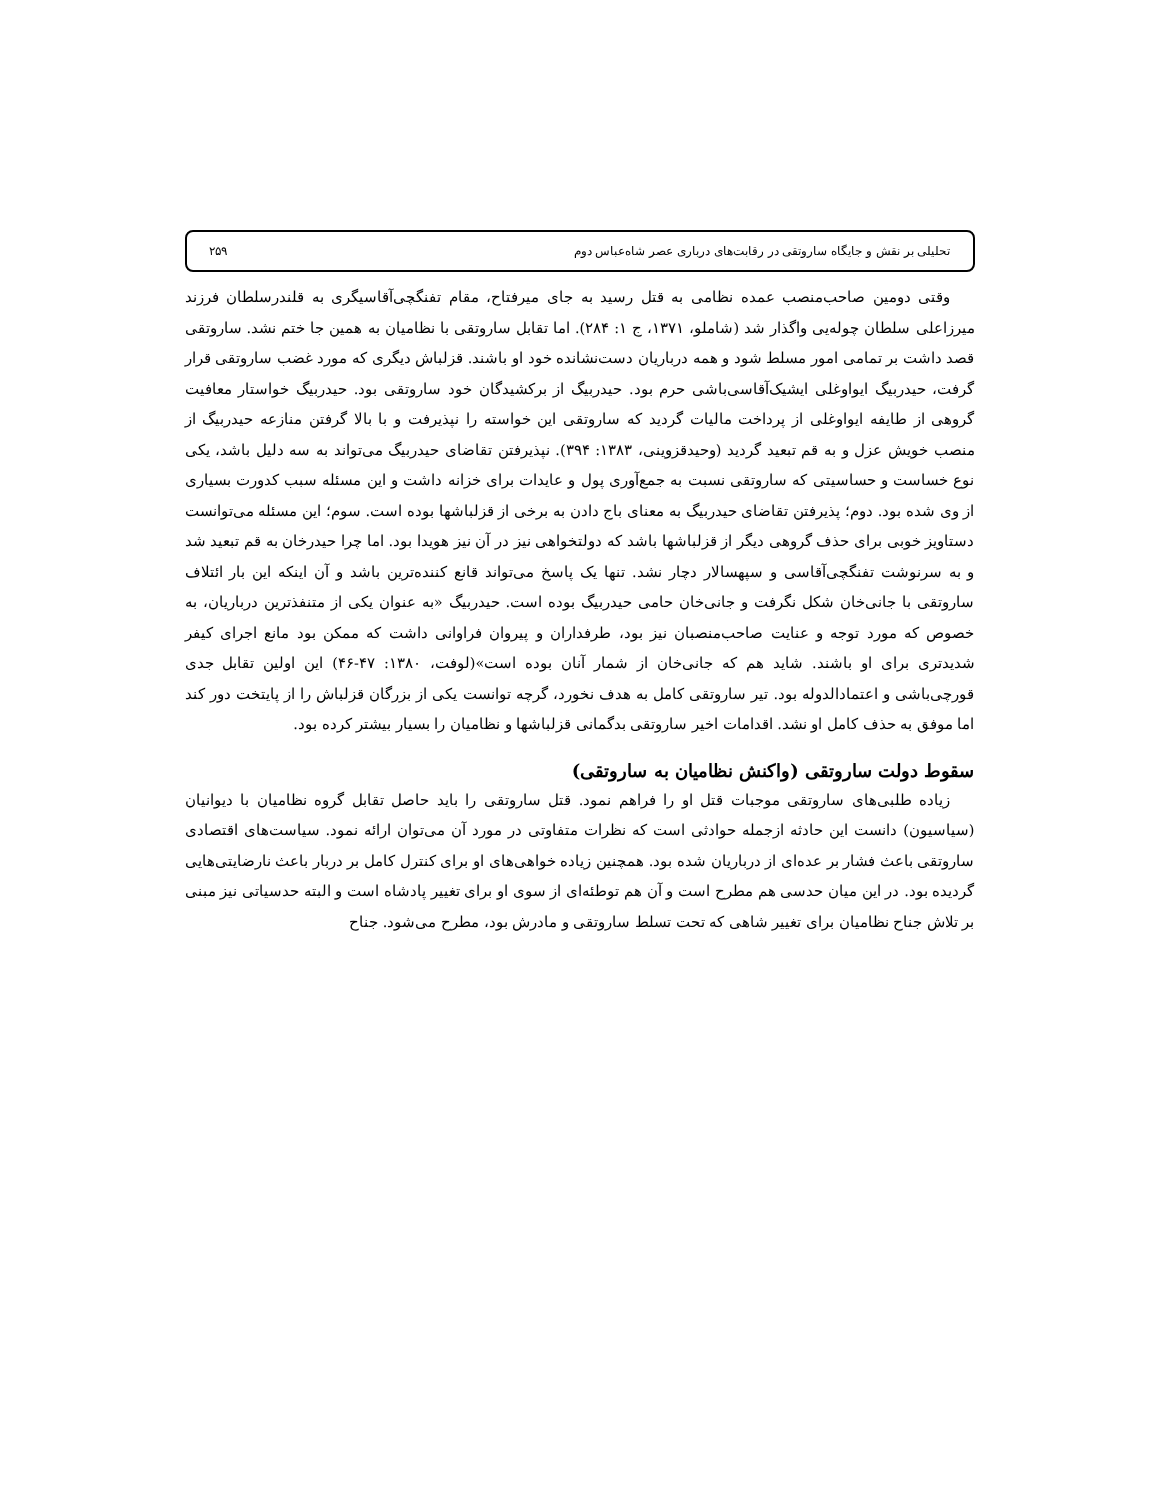تحلیلی بر نقش و جایگاه ساروتقی در رقابت‌های درباری عصر شاه‌عباس دوم ۲۵۹
وقتی دومین صاحب‌منصب عمده نظامی به قتل رسید به جای میرفتاح، مقام تفنگچی‌آقاسیگری به قلندرسلطان فرزند میرزاعلی سلطان چوله‌یی واگذار شد (شاملو، ۱۳۷۱، ج ۱: ۲۸۴). اما تقابل ساروتقی با نظامیان به همین جا ختم نشد. ساروتقی قصد داشت بر تمامی امور مسلط شود و همه درباریان دست‌نشانده خود او باشند. قزلباش دیگری که مورد غضب ساروتقی قرار گرفت، حیدربیگ ایواوغلی ایشیک‌آقاسی‌باشی حرم بود. حیدربیگ از برکشیدگان خود ساروتقی بود. حیدربیگ خواستار معافیت گروهی از طایفه ایواوغلی از پرداخت مالیات گردید که ساروتقی این خواسته را نپذیرفت و با بالا گرفتن منازعه حیدربیگ از منصب خویش عزل و به قم تبعید گردید (وحیدقزوینی، ۱۳۸۳: ۳۹۴). نپذیرفتن تقاضای حیدربیگ می‌تواند به سه دلیل باشد، یکی نوع خساست و حساسیتی که ساروتقی نسبت به جمع‌آوری پول و عایدات برای خزانه داشت و این مسئله سبب کدورت بسیاری از وی شده بود. دوم؛ پذیرفتن تقاضای حیدربیگ به معنای باج دادن به برخی از قزلباشها بوده است. سوم؛ این مسئله می‌توانست دستاویز خوبی برای حذف گروهی دیگر از قزلباشها باشد که دولتخواهی نیز در آن نیز هویدا بود. اما چرا حیدرخان به قم تبعید شد و به سرنوشت تفنگچی‌آقاسی و سپهسالار دچار نشد. تنها یک پاسخ می‌تواند قانع کننده‌ترین باشد و آن اینکه این بار ائتلاف ساروتقی با جانی‌خان شکل نگرفت و جانی‌خان حامی حیدربیگ بوده است. حیدربیگ «به عنوان یکی از متنفذترین درباریان، به خصوص که مورد توجه و عنایت صاحب‌منصبان نیز بود، طرفداران و پیروان فراوانی داشت که ممکن بود مانع اجرای کیفر شدیدتری برای او باشند. شاید هم که جانی‌خان از شمار آنان بوده است»(لوفت، ۱۳۸۰: ۴۷-۴۶) این اولین تقابل جدی قورچی‌باشی و اعتمادالدوله بود. تیر ساروتقی کامل به هدف نخورد، گرچه توانست یکی از بزرگان قزلباش را از پایتخت دور کند اما موفق به حذف کامل او نشد. اقدامات اخیر ساروتقی بدگمانی قزلباشها و نظامیان را بسیار بیشتر کرده بود.
سقوط دولت ساروتقی (واکنش نظامیان به ساروتقی)
زیاده طلبی‌های ساروتقی موجبات قتل او را فراهم نمود. قتل ساروتقی را باید حاصل تقابل گروه نظامیان با دیوانیان (سیاسیون) دانست این حادثه ازجمله حوادثی است که نظرات متفاوتی در مورد آن می‌توان ارائه نمود. سیاست‌های اقتصادی ساروتقی باعث فشار بر عده‌ای از درباریان شده بود. همچنین زیاده خواهی‌های او برای کنترل کامل بر دربار باعث نارضایتی‌هایی گردیده بود. در این میان حدسی هم مطرح است و آن هم توطئه‌ای از سوی او برای تغییر پادشاه است و البته حدسیاتی نیز مبنی بر تلاش جناح نظامیان برای تغییر شاهی که تحت تسلط ساروتقی و مادرش بود، مطرح می‌شود. جناح